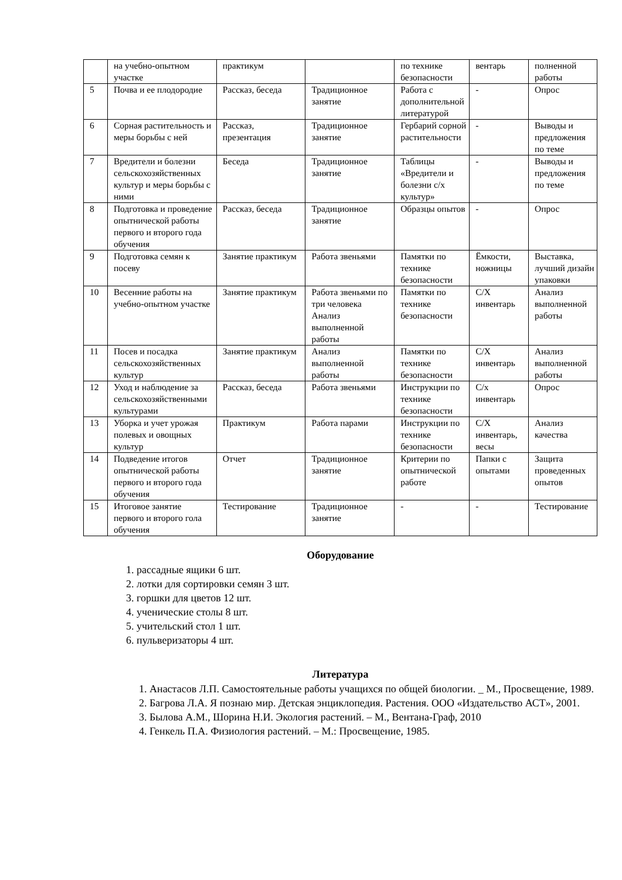| | на учебно-опытном участке | практикум | | по технике безопасности | вентарь | полненной работы |
| 5 | Почва и ее плодородие | Рассказ, беседа | Традиционное занятие | Работа с дополнительной литературой | - | Опрос |
| 6 | Сорная растительность и меры борьбы с ней | Рассказ, презентация | Традиционное занятие | Гербарий сорной растительности | - | Выводы и предложения по теме |
| 7 | Вредители и болезни сельскохозяйственных культур и меры борьбы с ними | Беседа | Традиционное занятие | Таблицы «Вредители и болезни с/х культур» | - | Выводы и предложения по теме |
| 8 | Подготовка и проведение опытнической работы первого и второго года обучения | Рассказ, беседа | Традиционное занятие | Образцы опытов | - | Опрос |
| 9 | Подготовка семян к посеву | Занятие практикум | Работа звеньями | Памятки по технике безопасности | Ёмкости, ножницы | Выставка, лучший дизайн упаковки |
| 10 | Весенние работы на учебно-опытном участке | Занятие практикум | Работа звеньями по три человека Анализ выполненной работы | Памятки по технике безопасности | С/Х инвентарь | Анализ выполненной работы |
| 11 | Посев и посадка сельскохозяйственных культур | Занятие практикум | Анализ выполненной работы | Памятки по технике безопасности | С/Х инвентарь | Анализ выполненной работы |
| 12 | Уход и наблюдение за сельскохозяйственными культурами | Рассказ, беседа | Работа звеньями | Инструкции по технике безопасности | С/х инвентарь | Опрос |
| 13 | Уборка и учет урожая полевых и овощных культур | Практикум | Работа парами | Инструкции по технике безопасности | С/Х инвентарь, весы | Анализ качества |
| 14 | Подведение итогов опытнической работы первого и второго года обучения | Отчет | Традиционное занятие | Критерии по опытнической работе | Папки с опытами | Защита проведенных опытов |
| 15 | Итоговое занятие первого и второго гола обучения | Тестирование | Традиционное занятие | - | - | Тестирование |
Оборудование
1. рассадные ящики 6 шт.
2. лотки для сортировки семян 3 шт.
3. горшки для цветов 12 шт.
4. ученические столы 8 шт.
5. учительский стол 1 шт.
6. пульверизаторы 4 шт.
Литература
1. Анастасов Л.П. Самостоятельные работы учащихся по общей биологии. _ М., Просвещение, 1989.
2. Багрова Л.А. Я познаю мир. Детская энциклопедия. Растения. ООО «Издательство АСТ», 2001.
3. Былова А.М., Шорина Н.И. Экология растений. – М., Вентана-Граф, 2010
4. Генкель П.А. Физиология растений. – М.: Просвещение, 1985.